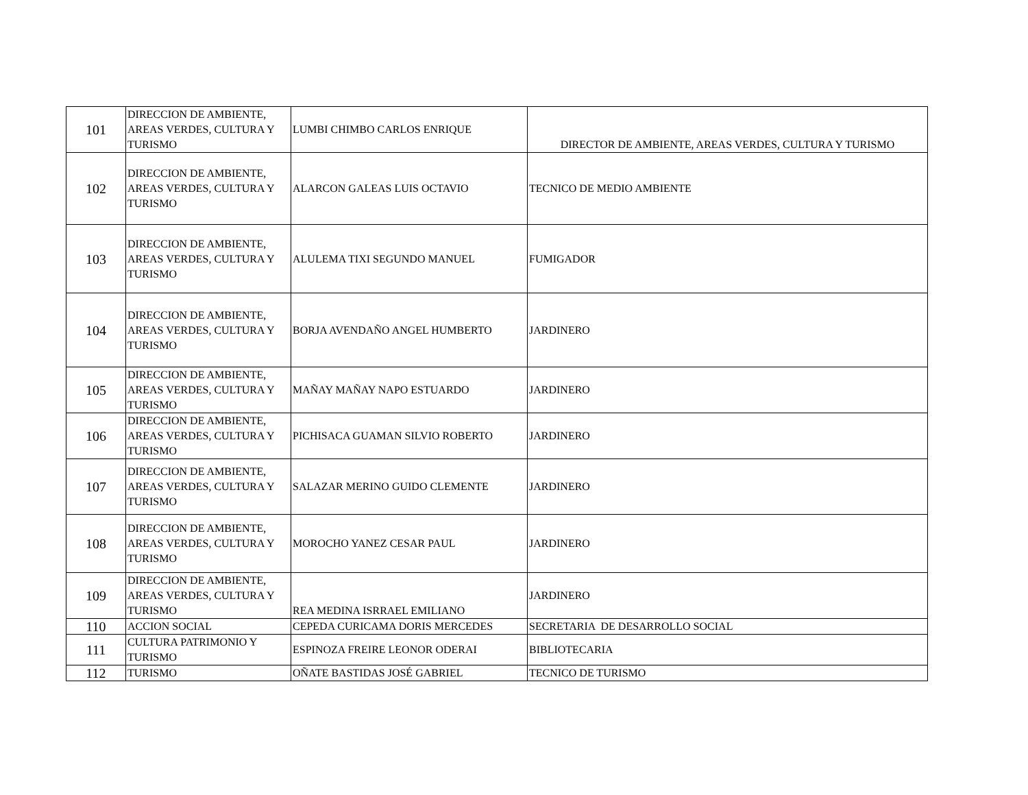| 101 | DIRECCION DE AMBIENTE, AREAS VERDES, CULTURA Y TURISMO | LUMBI CHIMBO CARLOS ENRIQUE | DIRECTOR DE AMBIENTE, AREAS VERDES, CULTURA Y TURISMO |
| 102 | DIRECCION DE AMBIENTE, AREAS VERDES, CULTURA Y TURISMO | ALARCON GALEAS LUIS OCTAVIO | TECNICO DE MEDIO AMBIENTE |
| 103 | DIRECCION DE AMBIENTE, AREAS VERDES, CULTURA Y TURISMO | ALULEMA TIXI SEGUNDO MANUEL | FUMIGADOR |
| 104 | DIRECCION DE AMBIENTE, AREAS VERDES, CULTURA Y TURISMO | BORJA AVENDAÑO ANGEL HUMBERTO | JARDINERO |
| 105 | DIRECCION DE AMBIENTE, AREAS VERDES, CULTURA Y TURISMO | MAÑAY MAÑAY NAPO ESTUARDO | JARDINERO |
| 106 | DIRECCION DE AMBIENTE, AREAS VERDES, CULTURA Y TURISMO | PICHISACA GUAMAN SILVIO ROBERTO | JARDINERO |
| 107 | DIRECCION DE AMBIENTE, AREAS VERDES, CULTURA Y TURISMO | SALAZAR MERINO GUIDO CLEMENTE | JARDINERO |
| 108 | DIRECCION DE AMBIENTE, AREAS VERDES, CULTURA Y TURISMO | MOROCHO YANEZ CESAR PAUL | JARDINERO |
| 109 | DIRECCION DE AMBIENTE, AREAS VERDES, CULTURA Y TURISMO | REA MEDINA ISRRAEL EMILIANO | JARDINERO |
| 110 | ACCION SOCIAL | CEPEDA CURICAMA DORIS MERCEDES | SECRETARIA DE DESARROLLO SOCIAL |
| 111 | CULTURA PATRIMONIO Y TURISMO | ESPINOZA FREIRE LEONOR ODERAI | BIBLIOTECARIA |
| 112 | TURISMO | OÑATE BASTIDAS JOSÉ GABRIEL | TECNICO DE TURISMO |